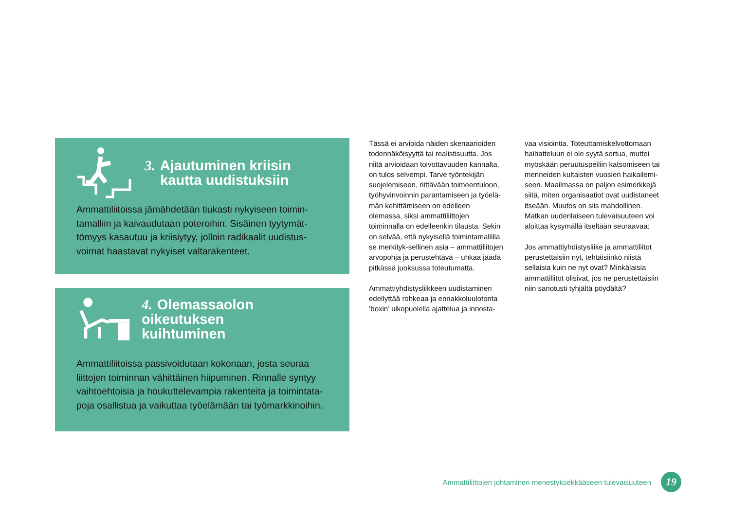3. Ajautuminen kriisin
kautta uudistuksiin
Ammattiliitoissa jämähdetään tiukasti nykyiseen toimin-tamalliin ja kaivaudutaan poteroihin. Sisäinen tyytymät-tömyys kasautuu ja kriisiytyy, jolloin radikaalit uudistus-voimat haastavat nykyiset valtarakenteet.
4. Olemassaolon oikeutuksen
kuihtuminen
Ammattiliitoissa passivoidutaan kokonaan, josta seuraa liittojen toiminnan vähittäinen hiipuminen. Rinnalle syntyy vaihtoehtoisia ja houkuttelevampia rakenteita ja toimintata-poja osallistua ja vaikuttaa työelämään tai työmarkkinoihin.
Tässä ei arvioida näiden skenaarioiden todennäköisyyttä tai realistisuutta. Jos niitä arvioidaan toivottavuuden kannalta, on tulos selvempi. Tarve työntekijän suojelemiseen, riittävään toimeentuloon, työhyvinvoinnin parantamiseen ja työelä-män kehittämiseen on edelleen olemassa, siksi ammattiliittojen toiminnalla on edelleenkin tilausta. Sekin on selvää, että nykyisellä toimintamallilla se merkityk-sellinen asia – ammattiliitojen arvopohja ja perustehtävä – uhkaa jäädä pitkässä juoksussa toteutumatta.
Ammattiyhdistysliikkeen uudistaminen edellyttää rohkeaa ja ennakkoluulotonta ’boxin’ ulkopuolella ajattelua ja innosta-
vaa visiointia. Toteuttamiskelvottomaan haihatteluun ei ole syytä sortua, muttei myöskään peruutuspeiliin katsomiseen tai menneiden kultaisten vuosien haikailemi-seen. Maailmassa on paljon esimerkkejä siitä, miten organisaatiot ovat uudistaneet itseään. Muutos on siis mahdollinen. Matkan uudenlaiseen tulevaisuuteen voi aloittaa kysymällä itseltään seuraavaa:
Jos ammattiyhdistysliike ja ammattiliitot perustettaisiin nyt, tehtäisiinkö niistä sellaisia kuin ne nyt ovat? Minkälaisia ammattiliitot olisivat, jos ne perustettaisiin niin sanotusti tyhjältä pöydältä?
Ammattiliittojen johtaminen menestyksekkääseen tulevaisuuteen
19